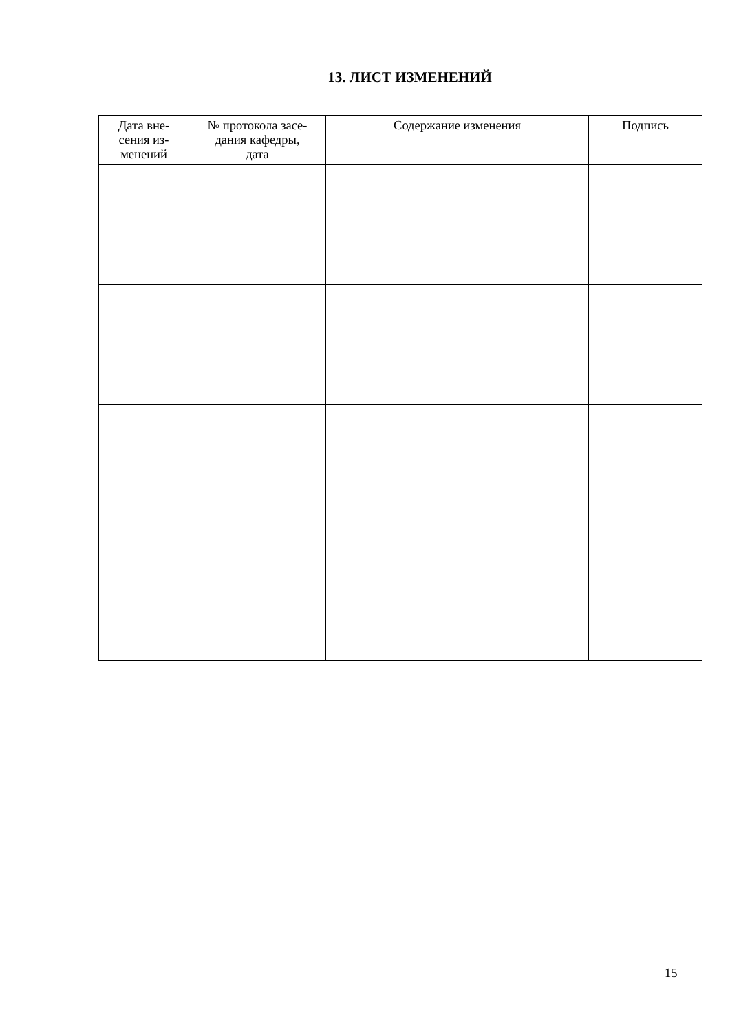13. ЛИСТ ИЗМЕНЕНИЙ
| Дата вне- сения из- менений | № протокола засе- дания кафедры, дата | Содержание изменения | Подпись |
| --- | --- | --- | --- |
15